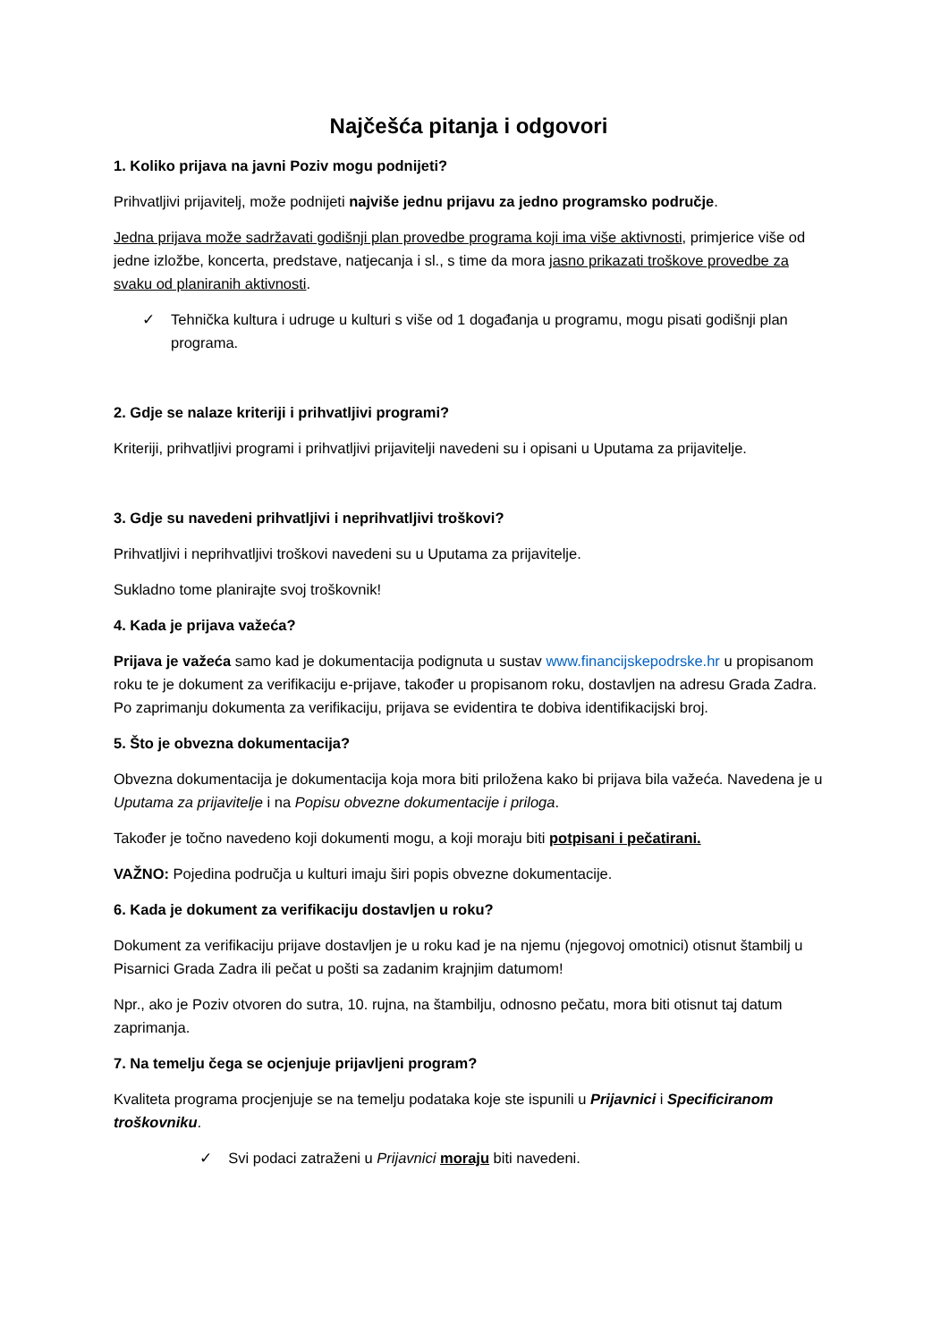Najčešća pitanja i odgovori
1. Koliko prijava na javni Poziv mogu podnijeti?
Prihvatljivi prijavitelj, može podnijeti najviše jednu prijavu za jedno programsko područje.
Jedna prijava može sadržavati godišnji plan provedbe programa koji ima više aktivnosti, primjerice više od jedne izložbe, koncerta, predstave, natjecanja i sl., s time da mora jasno prikazati troškove provedbe za svaku od planiranih aktivnosti.
✓ Tehnička kultura i udruge u kulturi s više od 1 događanja u programu, mogu pisati godišnji plan programa.
2. Gdje se nalaze kriteriji i prihvatljivi programi?
Kriteriji, prihvatljivi programi i prihvatljivi prijavitelji navedeni su i opisani u Uputama za prijavitelje.
3. Gdje su navedeni prihvatljivi i neprihvatljivi troškovi?
Prihvatljivi i neprihvatljivi troškovi navedeni su u Uputama za prijavitelje.
Sukladno tome planirajte svoj troškovnik!
4. Kada je prijava važeća?
Prijava je važeća samo kad je dokumentacija podignuta u sustav www.financijskepodrske.hr u propisanom roku te je dokument za verifikaciju e-prijave, također u propisanom roku, dostavljen na adresu Grada Zadra. Po zaprimanju dokumenta za verifikaciju, prijava se evidentira te dobiva identifikacijski broj.
5. Što je obvezna dokumentacija?
Obvezna dokumentacija je dokumentacija koja mora biti priložena kako bi prijava bila važeća. Navedena je u Uputama za prijavitelje i na Popisu obvezne dokumentacije i priloga.
Također je točno navedeno koji dokumenti mogu, a koji moraju biti potpisani i pečatirani.
VAŽNO: Pojedina područja u kulturi imaju širi popis obvezne dokumentacije.
6. Kada je dokument za verifikaciju dostavljen u roku?
Dokument za verifikaciju prijave dostavljen je u roku kad je na njemu (njegovoj omotnici) otisnut štambilj u Pisarnici Grada Zadra ili pečat u pošti sa zadanim krajnjim datumom!
Npr., ako je Poziv otvoren do sutra, 10. rujna, na štambilju, odnosno pečatu, mora biti otisnut taj datum zaprimanja.
7. Na temelju čega se ocjenjuje prijavljeni program?
Kvaliteta programa procjenjuje se na temelju podataka koje ste ispunili u Prijavnici i Specificiranom troškovniku.
✓ Svi podaci zatraženi u Prijavnici moraju biti navedeni.